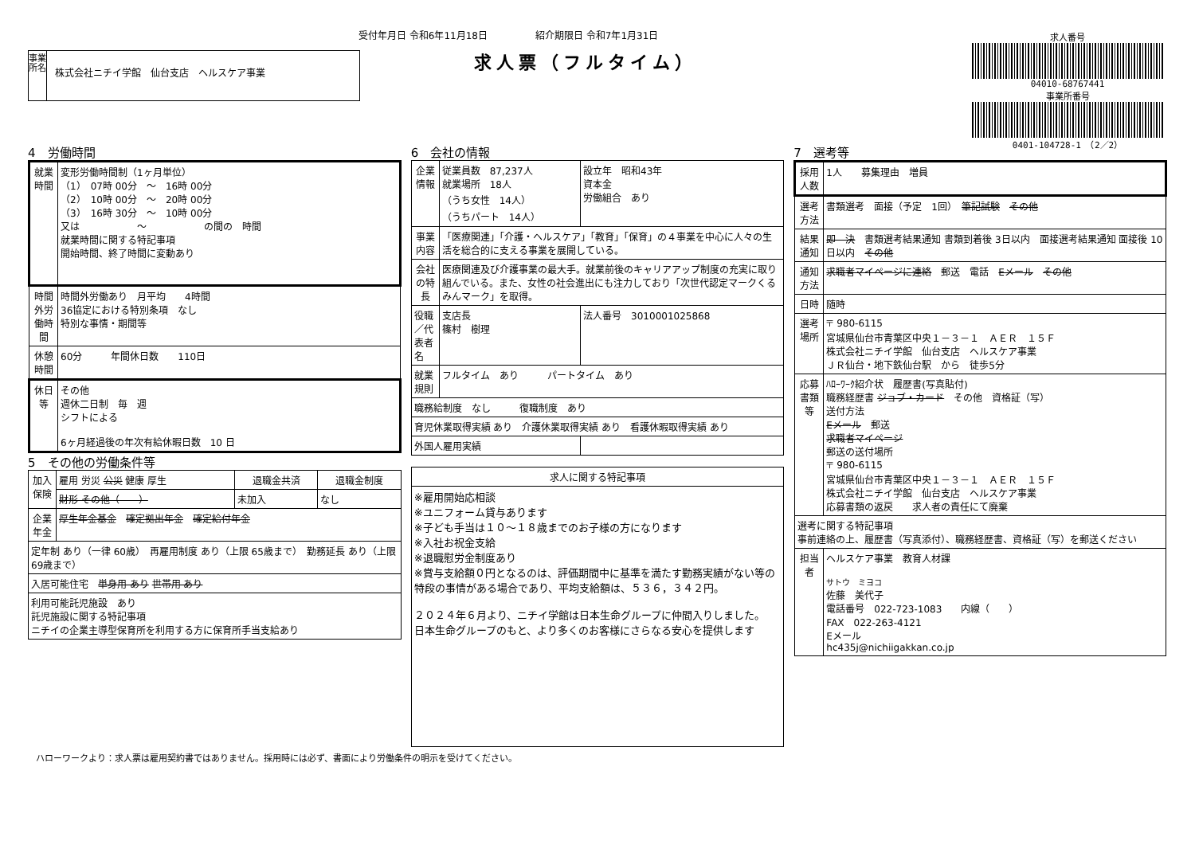受付年月日 令和6年11月18日　　　　　紹介期限日 令和7年1月31日
求人票（フルタイム）
事業所名
株式会社ニチイ学館　仙台支店　ヘルスケア事業
求人番号
04010-68767441
事業所番号
0401-104728-1　（2／2）
4　労働時間
| 就業時間 | 変形労働時間制（1ヶ月単位） （1） 07時 00分 ～ 16時 00分 （2） 10時 00分 ～ 20時 00分 （3） 16時 30分 ～ 10時 00分 又は ～ の間の 時間 就業時間に関する特記事項 開始時間、終了時間に変動あり |
| 時間外労働時間 | 時間外労働あり 月平均 4時間 36協定における特別条項 なし 特別な事情・期間等 |
| 休憩時間 | 60分 年間休日数 110日 |
| 休日等 | その他 週休二日制 毎 週 シフトによる 6ヶ月経過後の年次有給休暇日数 10 日 |
5　その他の労働条件等
| 加入保険 | 雇用 労災 公災 健康 厚生 | 退職金共済 | 退職金制度 |
| | 財形 その他（ ） | 未加入 | なし |
| 企業年金 | 厚生年金基金 確定拠出年金 確定給付年金 | | |
| 定年制 あり（一律 60歳） 再雇用制度 あり（上限 65歳まで） 勤務延長 あり（上限 69歳まで） | | | |
| 入居可能住宅 単身用 あり 世帯用 あり | | | |
| 利用可能託児施設 あり 託児施設に関する特記事項 ニチイの企業主導型保育所を利用する方に保育所手当支給あり | | | |
6　会社の情報
| 企業情報 | 従業員数 87,237人 就業場所 18人 （うち女性 14人） （うちパート 14人） | | 設立年 昭和43年 資本金 労働組合 あり |
| 事業内容 | 「医療関連」「介護・ヘルスケア」「教育」「保育」の４事業を中心に人々の生活を総合的に支える事業を展開している。 | | |
| 会社の特長 | 医療関連及び介護事業の最大手。就業前後のキャリアアップ制度の充実に取り組んでいる。また、女性の社会進出にも注力しており「次世代認定マークくるみんマーク」を取得。 | | |
| 役職／代表者名 | 支店長 篠村 樹理 | | 法人番号 3010001025868 |
| 就業規則 | フルタイム あり パートタイム あり | | |
| 職務給制度 なし 復職制度 あり | | | |
| 育児休業取得実績 あり 介護休業取得実績 あり 看護休暇取得実績 あり | | | |
| 外国人雇用実績 | | | |
| 求人に関する特記事項 |
| --- |
| ※雇用開始応相談 ※ユニフォーム貸与あります ※子ども手当は１０～１８歳までのお子様の方になります ※入社お祝金支給 ※退職慰労金制度あり ※賞与支給額０円となるのは、評価期間中に基準を満たす勤務実績がない等の特段の事情がある場合であり、平均支給額は、５３６，３４２円。 ２０２４年６月より、ニチイ学館は日本生命グループに仲間入りしました。 日本生命グループのもと、より多くのお客様にさらなる安心を提供します |
7　選考等
| 採用人数 | 1人 募集理由 増員 |
| 選考方法 | 書類選考 面接（予定 1回） 筆記試験 その他 |
| 結果通知 | 即 決 書類選考結果通知 書類到着後 3日以内 面接選考結果通知 面接後 10日以内 その他 |
| 通知方法 | 求職者マイページに連絡 郵送 電話 Eメール その他 |
| 日時 | 随時 |
| 選考場所 | 〒 980-6115 宮城県仙台市青葉区中央１－３－１ ＡＥＲ １５Ｆ 株式会社ニチイ学館 仙台支店 ヘルスケア事業 ＪＲ仙台・地下鉄仙台駅 から 徒歩5分 |
| 応募書類等 | ﾊﾛｰﾜｰｸ紹介状 履歴書(写真貼付) 職務経歴書 ジョブ・カード その他 資格証（写） 送付方法 Eメール 郵送 求職者マイページ 郵送の送付場所 〒 980-6115 宮城県仙台市青葉区中央１－３－１ ＡＥＲ １５Ｆ 株式会社ニチイ学館 仙台支店 ヘルスケア事業 応募書類の返戻 求人者の責任にて廃棄 |
| 選考に関する特記事項 事前連絡の上、履歴書（写真添付）、職務経歴書、資格証（写）を郵送ください | |
| 担当者 | ヘルスケア事業 教育人材課 サトウ ミヨコ 佐藤 美代子 電話番号 022-723-1083 内線（ ） FAX 022-263-4121 Eメール hc435j@nichiigakkan.co.jp |
ハローワークより：求人票は雇用契約書ではありません。採用時には必ず、書面により労働条件の明示を受けてください。